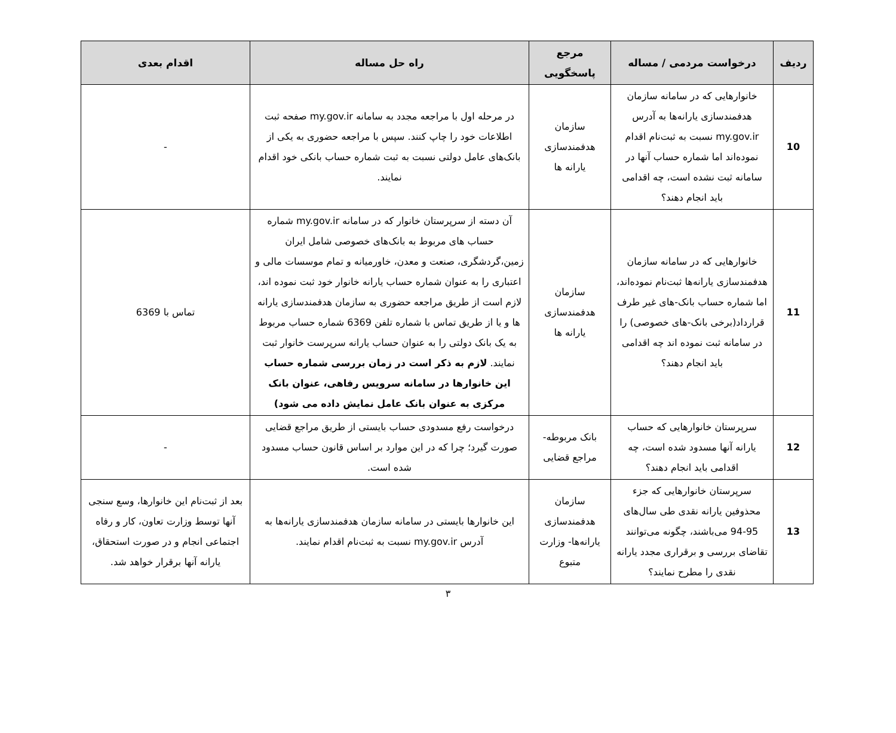| ردیف | درخواست مردمی / مساله | مرجع پاسخگویی | راه حل مساله | اقدام بعدی |
| --- | --- | --- | --- | --- |
| 10 | خانوارهایی که در سامانه سازمان هدفمندسازی یارانه‌ها به آدرس my.gov.ir نسبت به ثبت‌نام اقدام نموده‌اند اما شماره حساب آنها در سامانه ثبت نشده است، چه اقدامی باید انجام دهند؟ | سازمان هدفمندسازی یارانه ها | در مرحله اول با مراجعه مجدد به سامانه my.gov.ir صفحه ثبت اطلاعات خود را چاپ کنند. سپس با مراجعه حضوری به یکی از بانک‌های عامل دولتی نسبت به ثبت شماره حساب بانکی خود اقدام نمایند. | - |
| 11 | خانوارهایی که در سامانه سازمان هدفمندسازی یارانه‌ها ثبت‌نام نموده‌اند، اما شماره حساب بانک-های غیر طرف قرارداد(برخی بانک-های خصوصی) را در سامانه ثبت نموده اند چه اقدامی باید انجام دهند؟ | سازمان هدفمندسازی یارانه ها | آن دسته از سرپرستان خانوار که در سامانه my.gov.ir شماره حساب های مربوط به بانک‌های خصوصی شامل ایران زمین،گردشگری، صنعت و معدن، خاورمیانه و تمام موسسات مالی و اعتباری را به عنوان شماره حساب یارانه خانوار خود ثبت نموده اند، لازم است از طریق مراجعه حضوری به سازمان هدفمندسازی یارانه ها و یا از طریق تماس با شماره تلفن 6369 شماره حساب مربوط به یک بانک دولتی را به عنوان حساب یارانه سرپرست خانوار ثبت نمایند. لازم به ذکر است در زمان بررسی شماره حساب این خانوارها در سامانه سرویس رفاهی، عنوان بانک مرکزی به عنوان بانک عامل نمایش داده می شود) | تماس با 6369 |
| 12 | سرپرستان خانوارهایی که حساب یارانه آنها مسدود شده است، چه اقدامی باید انجام دهند؟ | بانک مربوطه- مراجع قضایی | درخواست رفع مسدودی حساب بایستی از طریق مراجع قضایی صورت گیرد؛ چرا که در این موارد بر اساس قانون حساب مسدود شده است. | - |
| 13 | سرپرستان خانوارهایی که جزء محذوفین یارانه نقدی طی سال‌های 95-94 می‌باشند، چگونه می‌توانند تقاضای بررسی و برقراری مجدد یارانه نقدی را مطرح نمایند؟ | سازمان هدفمندسازی یارانه‌ها- وزارت متبوع | این خانوارها بایستی در سامانه سازمان هدفمندسازی یارانه‌ها به آدرس my.gov.ir نسبت به ثبت‌نام اقدام نمایند. | بعد از ثبت‌نام این خانوارها، وسع سنجی آنها توسط وزارت تعاون، کار و رفاه اجتماعی انجام و در صورت استحقاق، یارانه آنها برقرار خواهد شد. |
٣